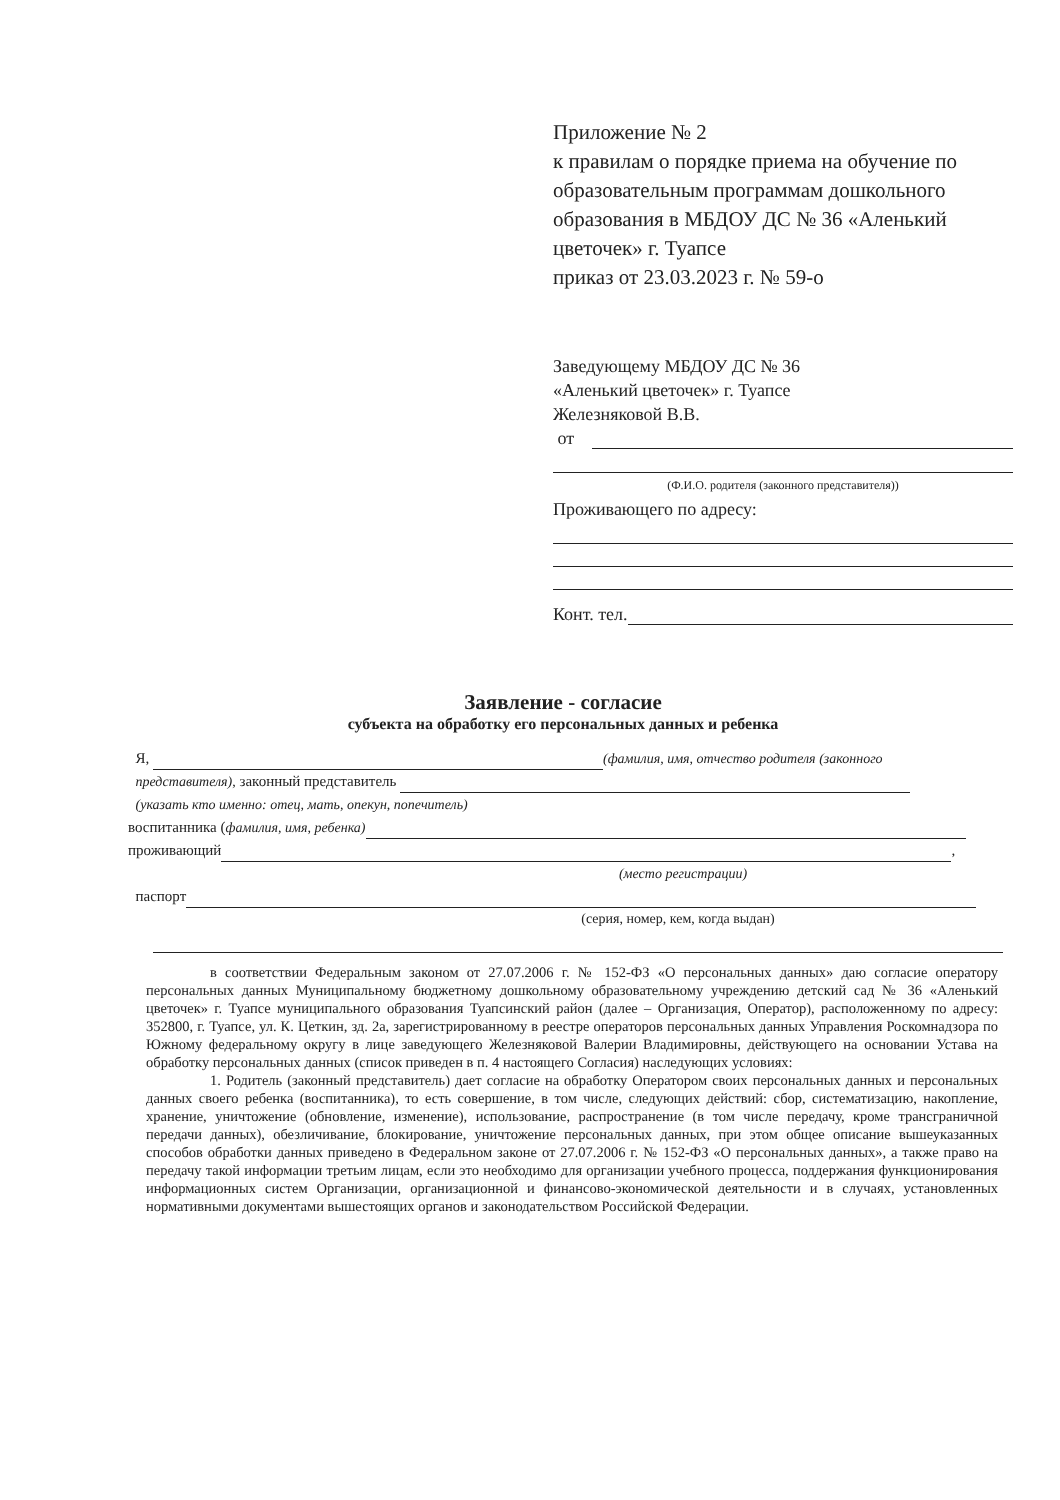Приложение № 2
к правилам о порядке приема на обучение по образовательным программам дошкольного образования в МБДОУ ДС № 36 «Аленький цветочек» г. Туапсе
приказ от 23.03.2023 г. № 59-о
Заведующему МБДОУ ДС № 36
«Аленький цветочек» г. Туапсе
Железняковой В.В.
от
(Ф.И.О. родителя (законного представителя))
Проживающего по адресу:
Конт. тел.
Заявление - согласие
субъекта на обработку его персональных данных и ребенка
Я, (фамилия, имя, отчество родителя (законного
представителя), законный представитель
(указать кто именно: отец, мать, опекун, попечитель)
воспитанника (фамилия, имя, ребенка)
проживающий ,
(место регистрации)
паспорт
(серия, номер, кем, когда выдан)
в соответствии Федеральным законом от 27.07.2006 г. № 152-ФЗ «О персональных данных» даю согласие оператору персональных данных Муниципальному бюджетному дошкольному образовательному учреждению детский сад № 36 «Аленький цветочек» г. Туапсе муниципального образования Туапсинский район (далее – Организация, Оператор), расположенному по адресу: 352800, г. Туапсе, ул. К. Цеткин, зд. 2а, зарегистрированному в реестре операторов персональных данных Управления Роскомнадзора по Южному федеральному округу в лице заведующего Железняковой Валерии Владимировны, действующего на основании Устава на обработку персональных данных (список приведен в п. 4 настоящего Согласия) наследующих условиях:
1. Родитель (законный представитель) дает согласие на обработку Оператором своих персональных данных и персональных данных своего ребенка (воспитанника), то есть совершение, в том числе, следующих действий: сбор, систематизацию, накопление, хранение, уничтожение (обновление, изменение), использование, распространение (в том числе передачу, кроме трансграничной передачи данных), обезличивание, блокирование, уничтожение персональных данных, при этом общее описание вышеуказанных способов обработки данных приведено в Федеральном законе от 27.07.2006 г. № 152-ФЗ «О персональных данных», а также право на передачу такой информации третьим лицам, если это необходимо для организации учебного процесса, поддержания функционирования информационных систем Организации, организационной и финансово-экономической деятельности и в случаях, установленных нормативными документами вышестоящих органов и законодательством Российской Федерации.